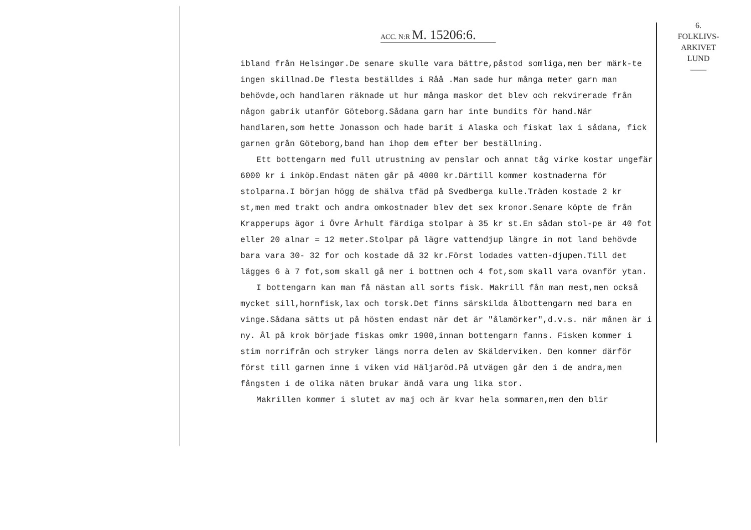ACC. N:R M. 15206:6.
6.
FOLKLIVS-
ARKIVET
LUND
——
ibland från Helsingør.De senare skulle vara bättre,påstod somliga,men ber märk-te ingen skillnad.De flesta beställdes i Råå .Man sade hur många meter garn man behövde,och handlaren räknade ut hur många maskor det blev och rekvirerade från någon gabrik utanför Göteborg.Sådana garn har inte bundits för hand.När handlaren,som hette Jonasson och hade barit i Alaska och fiskat lax i sådana, fick garnen grån Göteborg,band han ihop dem efter ber beställning.
Ett bottengarn med full utrustning av penslar och annat tåg virke kostar ungefär 6000 kr i inköp.Endast näten går på 4000 kr.Därtill kommer kostnaderna för stolparna.I början högg de shälva tfäd på Svedberga kulle.Träden kostade 2 kr st,men med trakt och andra omkostnader blev det sex kronor.Senare köpte de från Krapperups ägor i Övre Århult färdiga stolpar à 35 kr st.En sådan stol-pe är 40 fot eller 20 alnar = 12 meter.Stolpar på lägre vattendjup längre in mot land behövde bara vara 30- 32 for och kostade då 32 kr.Först lodades vatten-djupen.Till det lägges 6 à 7 fot,som skall gå ner i bottnen och 4 fot,som skall vara ovanför ytan.
I bottengarn kan man få nästan all sorts fisk. Makrill fån man mest,men också mycket sill,hornfisk,lax och torsk.Det finns särskilda ålbottengarn med bara en vinge.Sådana sätts ut på hösten endast när det är "ålamörker",d.v.s. när månen är i ny. Ål på krok började fiskas omkr 1900,innan bottengarn fanns. Fisken kommer i stim norrifrån och stryker längs norra delen av Skälderviken. Den kommer därför först till garnen inne i viken vid Häljaröd.På utvägen går den i de andra,men fångsten i de olika näten brukar ändå vara ung lika stor.
Makrillen kommer i slutet av maj och är kvar hela sommaren,men den blir